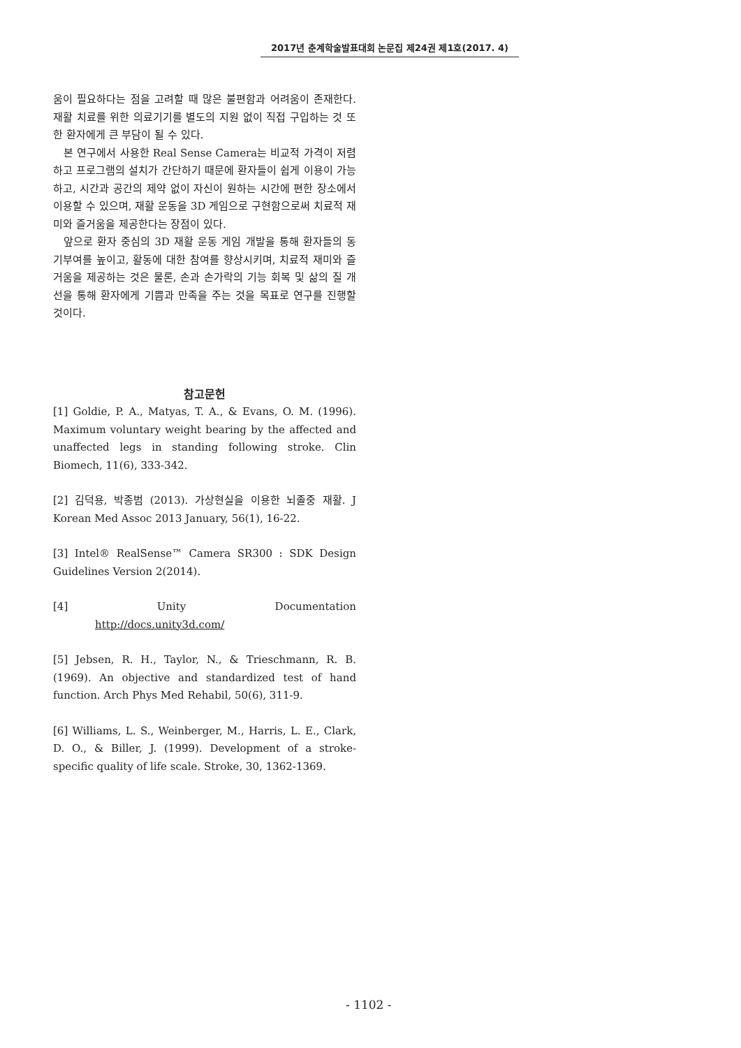2017년 춘계학술발표대회 논문집 제24권 제1호(2017. 4)
움이 필요하다는 점을 고려할 때 많은 불편함과 어려움이 존재한다. 재활 치료를 위한 의료기기를 별도의 지원 없이 직접 구입하는 것 또한 환자에게 큰 부담이 될 수 있다.
본 연구에서 사용한 Real Sense Camera는 비교적 가격이 저렴하고 프로그램의 설치가 간단하기 때문에 환자들이 쉽게 이용이 가능하고, 시간과 공간의 제약 없이 자신이 원하는 시간에 편한 장소에서 이용할 수 있으며, 재활 운동을 3D 게임으로 구현함으로써 치료적 재미와 즐거움을 제공한다는 장점이 있다.
앞으로 환자 중심의 3D 재활 운동 게임 개발을 통해 환자들의 동기부여를 높이고, 활동에 대한 참여를 향상시키며, 치료적 재미와 즐거움을 제공하는 것은 물론, 손과 손가락의 기능 회복 및 삶의 질 개선을 통해 환자에게 기쁨과 만족을 주는 것을 목표로 연구를 진행할 것이다.
참고문헌
[1] Goldie, P. A., Matyas, T. A., & Evans, O. M. (1996). Maximum voluntary weight bearing by the affected and unaffected legs in standing following stroke. Clin Biomech, 11(6), 333-342.
[2] 김덕용, 박종범 (2013). 가상현실을 이용한 뇌졸중 재활. J Korean Med Assoc 2013 January, 56(1), 16-22.
[3] Intel® RealSense™ Camera SR300 : SDK Design Guidelines Version 2(2014).
[4] Unity Documentation http://docs.unity3d.com/
[5] Jebsen, R. H., Taylor, N., & Trieschmann, R. B. (1969). An objective and standardized test of hand function. Arch Phys Med Rehabil, 50(6), 311-9.
[6] Williams, L. S., Weinberger, M., Harris, L. E., Clark, D. O., & Biller, J. (1999). Development of a stroke-specific quality of life scale. Stroke, 30, 1362-1369.
- 1102 -